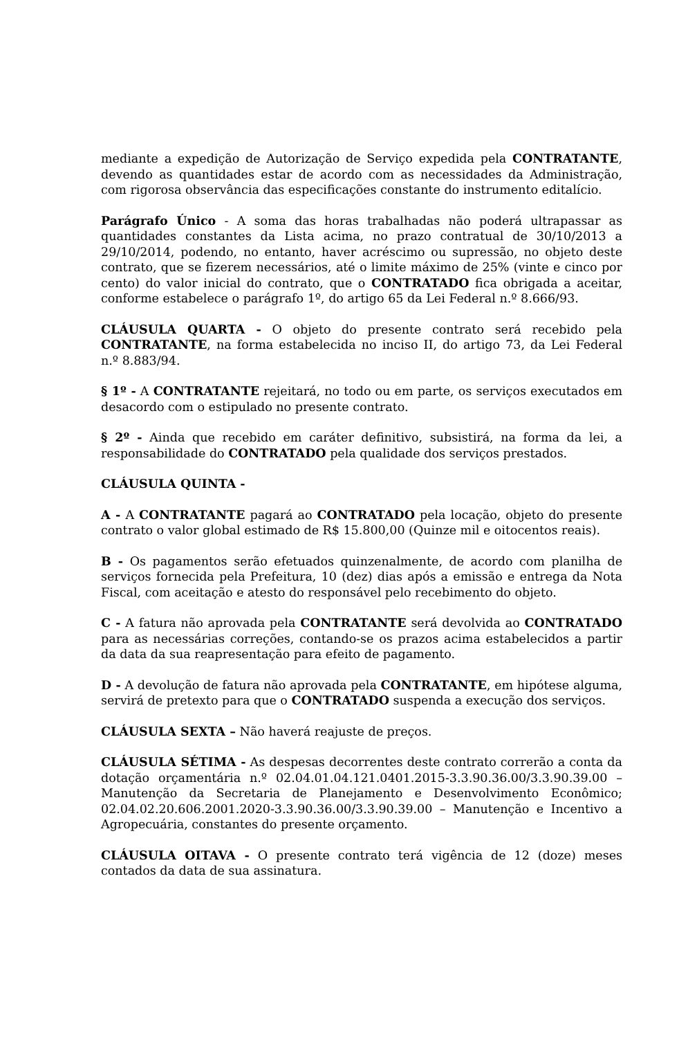mediante a expedição de Autorização de Serviço expedida pela CONTRATANTE, devendo as quantidades estar de acordo com as necessidades da Administração, com rigorosa observância das especificações constante do instrumento editalício.
Parágrafo Único - A soma das horas trabalhadas não poderá ultrapassar as quantidades constantes da Lista acima, no prazo contratual de 30/10/2013 a 29/10/2014, podendo, no entanto, haver acréscimo ou supressão, no objeto deste contrato, que se fizerem necessários, até o limite máximo de 25% (vinte e cinco por cento) do valor inicial do contrato, que o CONTRATADO fica obrigada a aceitar, conforme estabelece o parágrafo 1º, do artigo 65 da Lei Federal n.º 8.666/93.
CLÁUSULA QUARTA - O objeto do presente contrato será recebido pela CONTRATANTE, na forma estabelecida no inciso II, do artigo 73, da Lei Federal n.º 8.883/94.
§ 1º - A CONTRATANTE rejeitará, no todo ou em parte, os serviços executados em desacordo com o estipulado no presente contrato.
§ 2º - Ainda que recebido em caráter definitivo, subsistirá, na forma da lei, a responsabilidade do CONTRATADO pela qualidade dos serviços prestados.
CLÁUSULA QUINTA -
A - A CONTRATANTE pagará ao CONTRATADO pela locação, objeto do presente contrato o valor global estimado de R$ 15.800,00 (Quinze mil e oitocentos reais).
B - Os pagamentos serão efetuados quinzenalmente, de acordo com planilha de serviços fornecida pela Prefeitura, 10 (dez) dias após a emissão e entrega da Nota Fiscal, com aceitação e atesto do responsável pelo recebimento do objeto.
C - A fatura não aprovada pela CONTRATANTE será devolvida ao CONTRATADO para as necessárias correções, contando-se os prazos acima estabelecidos a partir da data da sua reapresentação para efeito de pagamento.
D - A devolução de fatura não aprovada pela CONTRATANTE, em hipótese alguma, servirá de pretexto para que o CONTRATADO suspenda a execução dos serviços.
CLÁUSULA SEXTA – Não haverá reajuste de preços.
CLÁUSULA SÉTIMA - As despesas decorrentes deste contrato correrão a conta da dotação orçamentária n.º 02.04.01.04.121.0401.2015-3.3.90.36.00/3.3.90.39.00 – Manutenção da Secretaria de Planejamento e Desenvolvimento Econômico; 02.04.02.20.606.2001.2020-3.3.90.36.00/3.3.90.39.00 – Manutenção e Incentivo a Agropecuária, constantes do presente orçamento.
CLÁUSULA OITAVA - O presente contrato terá vigência de 12 (doze) meses contados da data de sua assinatura.